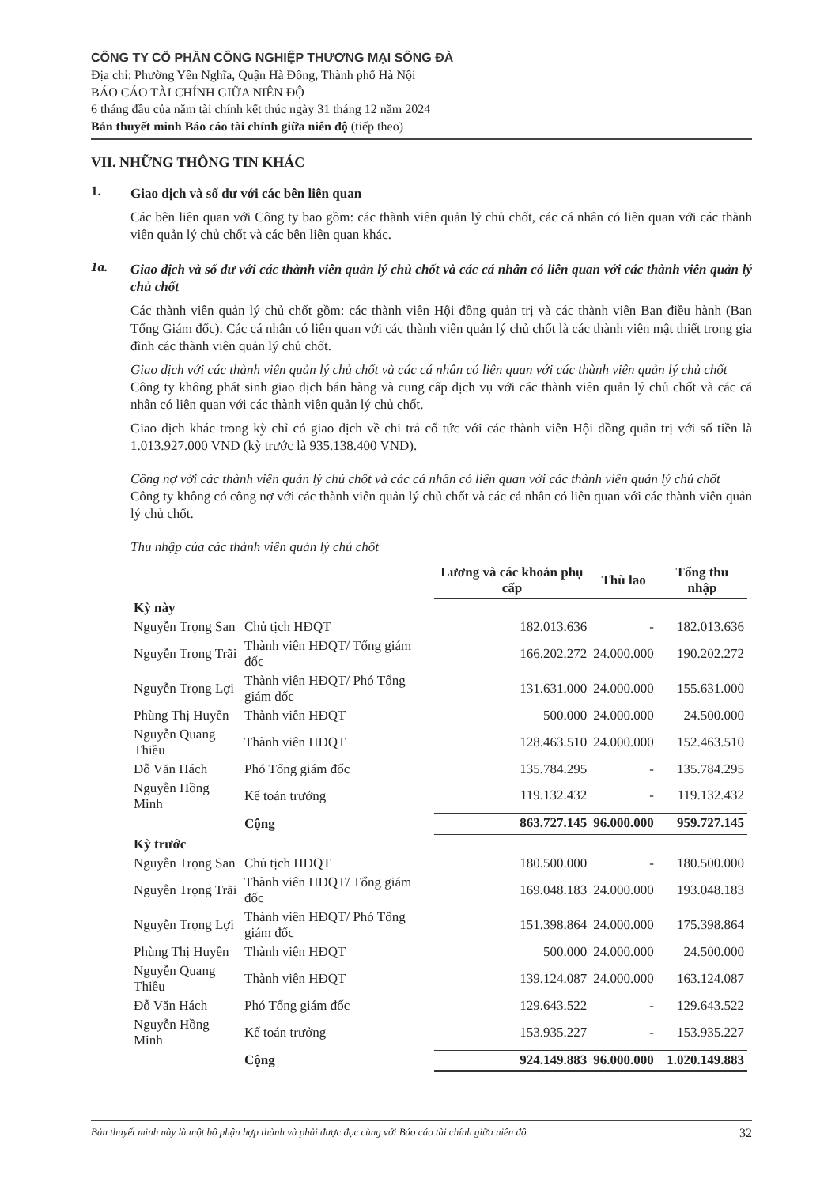CÔNG TY CỔ PHẦN CÔNG NGHIỆP THƯƠNG MẠI SÔNG ĐÀ
Địa chỉ: Phường Yên Nghĩa, Quận Hà Đông, Thành phố Hà Nội
BÁO CÁO TÀI CHÍNH GIỮA NIÊN ĐỘ
6 tháng đầu của năm tài chính kết thúc ngày 31 tháng 12 năm 2024
Bản thuyết minh Báo cáo tài chính giữa niên độ (tiếp theo)
VII. NHỮNG THÔNG TIN KHÁC
1.
Giao dịch và số dư với các bên liên quan
Các bên liên quan với Công ty bao gồm: các thành viên quản lý chủ chốt, các cá nhân có liên quan với các thành viên quản lý chủ chốt và các bên liên quan khác.
1a.
Giao dịch và số dư với các thành viên quản lý chủ chốt và các cá nhân có liên quan với các thành viên quản lý chủ chốt
Các thành viên quản lý chủ chốt gồm: các thành viên Hội đồng quản trị và các thành viên Ban điều hành (Ban Tổng Giám đốc). Các cá nhân có liên quan với các thành viên quản lý chủ chốt là các thành viên mật thiết trong gia đình các thành viên quản lý chủ chốt.
Giao dịch với các thành viên quản lý chủ chốt và các cá nhân có liên quan với các thành viên quản lý chủ chốt
Công ty không phát sinh giao dịch bán hàng và cung cấp dịch vụ với các thành viên quản lý chủ chốt và các cá nhân có liên quan với các thành viên quản lý chủ chốt.
Giao dịch khác trong kỳ chỉ có giao dịch về chi trả cổ tức với các thành viên Hội đồng quản trị với số tiền là 1.013.927.000 VND (kỳ trước là 935.138.400 VND).
Công nợ với các thành viên quản lý chủ chốt và các cá nhân có liên quan với các thành viên quản lý chủ chốt
Công ty không có công nợ với các thành viên quản lý chủ chốt và các cá nhân có liên quan với các thành viên quản lý chủ chốt.
Thu nhập của các thành viên quản lý chủ chốt
| | | Lương và các khoản phụ cấp | Thù lao | Tổng thu nhập |
| --- | --- | --- | --- | --- |
| Kỳ này | | | | |
| Nguyễn Trọng San | Chủ tịch HĐQT | 182.013.636 | - | 182.013.636 |
| Nguyễn Trọng Trãi | Thành viên HĐQT/ Tổng giám đốc | 166.202.272 | 24.000.000 | 190.202.272 |
| Nguyễn Trọng Lợi | Thành viên HĐQT/ Phó Tổng giám đốc | 131.631.000 | 24.000.000 | 155.631.000 |
| Phùng Thị Huyền | Thành viên HĐQT | 500.000 | 24.000.000 | 24.500.000 |
| Nguyễn Quang Thiều | Thành viên HĐQT | 128.463.510 | 24.000.000 | 152.463.510 |
| Đỗ Văn Hách | Phó Tổng giám đốc | 135.784.295 | - | 135.784.295 |
| Nguyễn Hồng Minh | Kế toán trưởng | 119.132.432 | - | 119.132.432 |
| | Cộng | 863.727.145 | 96.000.000 | 959.727.145 |
| Kỳ trước | | | | |
| Nguyễn Trọng San | Chủ tịch HĐQT | 180.500.000 | - | 180.500.000 |
| Nguyễn Trọng Trãi | Thành viên HĐQT/ Tổng giám đốc | 169.048.183 | 24.000.000 | 193.048.183 |
| Nguyễn Trọng Lợi | Thành viên HĐQT/ Phó Tổng giám đốc | 151.398.864 | 24.000.000 | 175.398.864 |
| Phùng Thị Huyền | Thành viên HĐQT | 500.000 | 24.000.000 | 24.500.000 |
| Nguyễn Quang Thiều | Thành viên HĐQT | 139.124.087 | 24.000.000 | 163.124.087 |
| Đỗ Văn Hách | Phó Tổng giám đốc | 129.643.522 | - | 129.643.522 |
| Nguyễn Hồng Minh | Kế toán trưởng | 153.935.227 | - | 153.935.227 |
| | Cộng | 924.149.883 | 96.000.000 | 1.020.149.883 |
Bản thuyết minh này là một bộ phận hợp thành và phải được đọc cùng với Báo cáo tài chính giữa niên độ 32